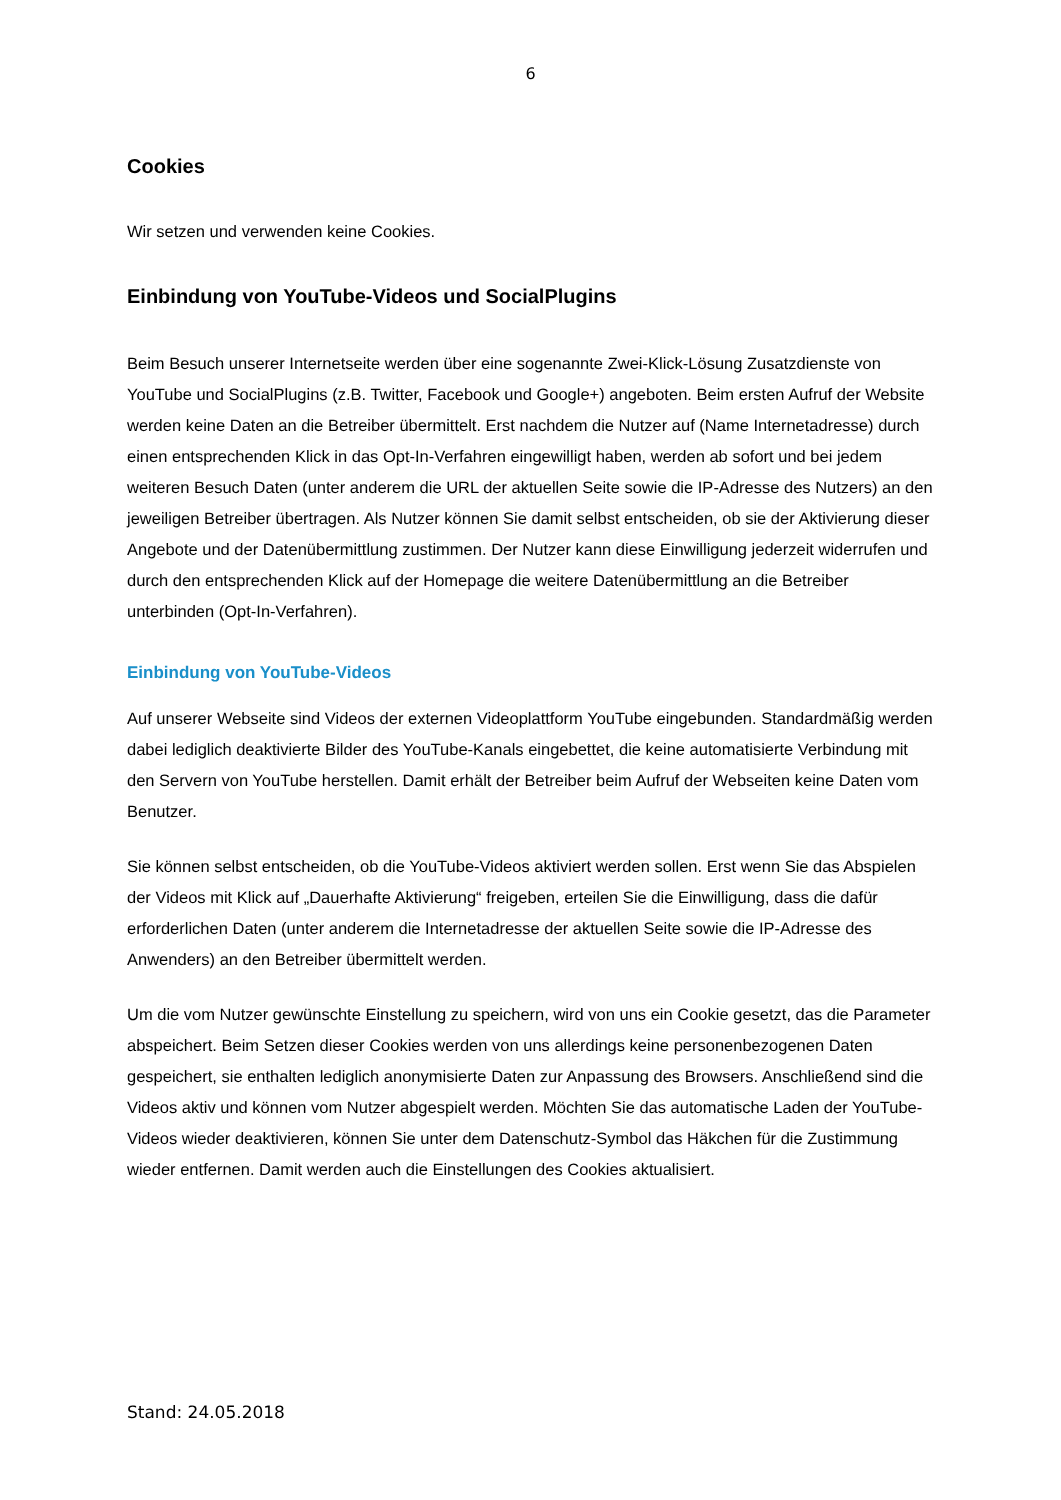6
Cookies
Wir setzen und verwenden keine Cookies.
Einbindung von YouTube-Videos und SocialPlugins
Beim Besuch unserer Internetseite werden über eine sogenannte Zwei-Klick-Lösung Zusatzdienste von YouTube und SocialPlugins (z.B. Twitter, Facebook und Google+) angeboten. Beim ersten Aufruf der Website werden keine Daten an die Betreiber übermittelt. Erst nachdem die Nutzer auf (Name Internetadresse) durch einen entsprechenden Klick in das Opt-In-Verfahren eingewilligt haben, werden ab sofort und bei jedem weiteren Besuch Daten (unter anderem die URL der aktuellen Seite sowie die IP-Adresse des Nutzers) an den jeweiligen Betreiber übertragen. Als Nutzer können Sie damit selbst entscheiden, ob sie der Aktivierung dieser Angebote und der Datenübermittlung zustimmen. Der Nutzer kann diese Einwilligung jederzeit widerrufen und durch den entsprechenden Klick auf der Homepage die weitere Datenübermittlung an die Betreiber unterbinden (Opt-In-Verfahren).
Einbindung von YouTube-Videos
Auf unserer Webseite sind Videos der externen Videoplattform YouTube eingebunden. Standardmäßig werden dabei lediglich deaktivierte Bilder des YouTube-Kanals eingebettet, die keine automatisierte Verbindung mit den Servern von YouTube herstellen. Damit erhält der Betreiber beim Aufruf der Webseiten keine Daten vom Benutzer.
Sie können selbst entscheiden, ob die YouTube-Videos aktiviert werden sollen. Erst wenn Sie das Abspielen der Videos mit Klick auf „Dauerhafte Aktivierung“ freigeben, erteilen Sie die Einwilligung, dass die dafür erforderlichen Daten (unter anderem die Internetadresse der aktuellen Seite sowie die IP-Adresse des Anwenders) an den Betreiber übermittelt werden.
Um die vom Nutzer gewünschte Einstellung zu speichern, wird von uns ein Cookie gesetzt, das die Parameter abspeichert. Beim Setzen dieser Cookies werden von uns allerdings keine personenbezogenen Daten gespeichert, sie enthalten lediglich anonymisierte Daten zur Anpassung des Browsers. Anschließend sind die Videos aktiv und können vom Nutzer abgespielt werden. Möchten Sie das automatische Laden der YouTube-Videos wieder deaktivieren, können Sie unter dem Datenschutz-Symbol das Häkchen für die Zustimmung wieder entfernen. Damit werden auch die Einstellungen des Cookies aktualisiert.
Stand: 24.05.2018